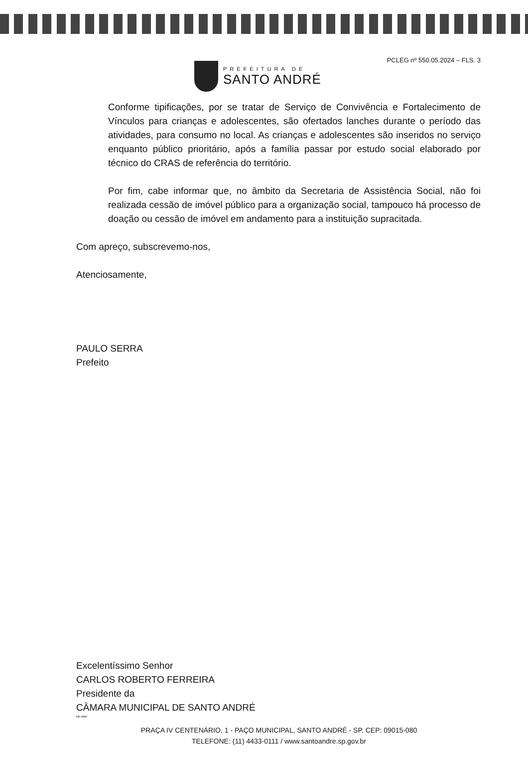PREFEITURA DE
SANTO ANDRÉ
PCLEG nº 550.05.2024 – FLS. 3
Conforme tipificações, por se tratar de Serviço de Convivência e Fortalecimento de Vínculos para crianças e adolescentes, são ofertados lanches durante o período das atividades, para consumo no local. As crianças e adolescentes são inseridos no serviço enquanto público prioritário, após a família passar por estudo social elaborado por técnico do CRAS de referência do território.
Por fim, cabe informar que, no âmbito da Secretaria de Assistência Social, não foi realizada cessão de imóvel público para a organização social, tampouco há processo de doação ou cessão de imóvel em andamento para a instituição supracitada.
Com apreço, subscrevemo-nos,
Atenciosamente,
PAULO SERRA
Prefeito
Excelentíssimo Senhor
CARLOS ROBERTO FERREIRA
Presidente da
CÂMARA MUNICIPAL DE SANTO ANDRÉ
MFJ/MP
PRAÇA IV CENTENÁRIO, 1 - PAÇO MUNICIPAL, SANTO ANDRÉ - SP, CEP: 09015-080
TELEFONE: (11) 4433-0111 / www.santoandre.sp.gov.br